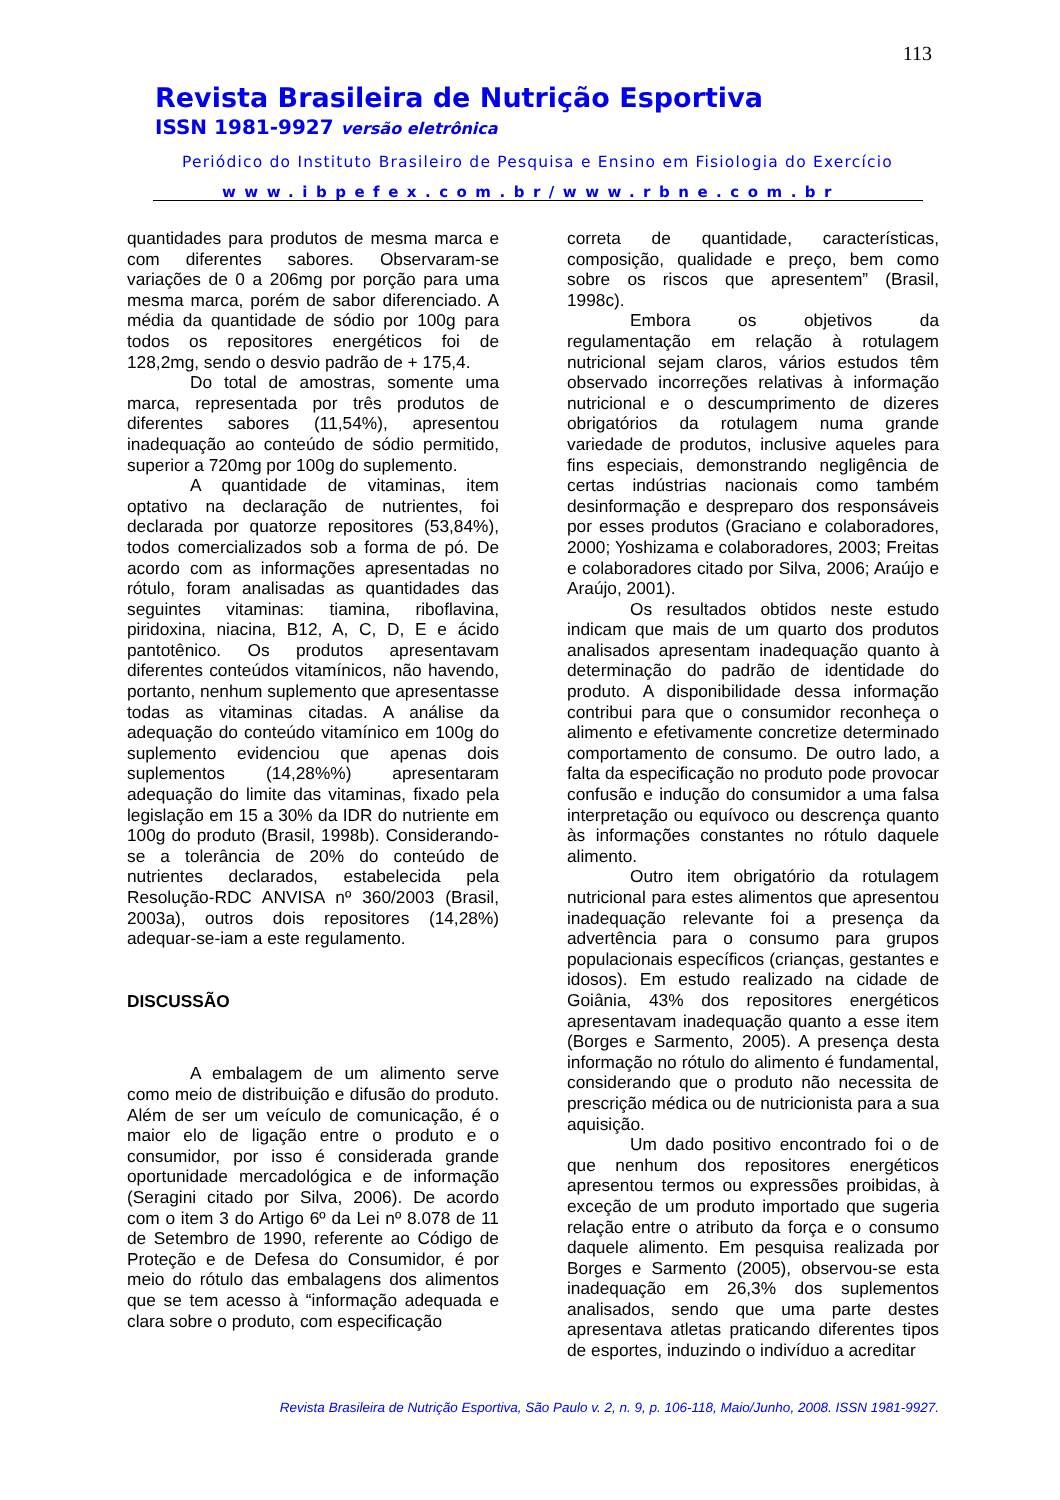113
Revista Brasileira de Nutrição Esportiva
ISSN 1981-9927 versão eletrônica
Periódico do Instituto Brasileiro de Pesquisa e Ensino em Fisiologia do Exercício
www.ibpefex.com.br/www.rbne.com.br
quantidades para produtos de mesma marca e com diferentes sabores. Observaram-se variações de 0 a 206mg por porção para uma mesma marca, porém de sabor diferenciado. A média da quantidade de sódio por 100g para todos os repositores energéticos foi de 128,2mg, sendo o desvio padrão de + 175,4.
Do total de amostras, somente uma marca, representada por três produtos de diferentes sabores (11,54%), apresentou inadequação ao conteúdo de sódio permitido, superior a 720mg por 100g do suplemento.
A quantidade de vitaminas, item optativo na declaração de nutrientes, foi declarada por quatorze repositores (53,84%), todos comercializados sob a forma de pó. De acordo com as informações apresentadas no rótulo, foram analisadas as quantidades das seguintes vitaminas: tiamina, riboflavina, piridoxina, niacina, B12, A, C, D, E e ácido pantotênico. Os produtos apresentavam diferentes conteúdos vitamínicos, não havendo, portanto, nenhum suplemento que apresentasse todas as vitaminas citadas. A análise da adequação do conteúdo vitamínico em 100g do suplemento evidenciou que apenas dois suplementos (14,28%%) apresentaram adequação do limite das vitaminas, fixado pela legislação em 15 a 30% da IDR do nutriente em 100g do produto (Brasil, 1998b). Considerando-se a tolerância de 20% do conteúdo de nutrientes declarados, estabelecida pela Resolução-RDC ANVISA nº 360/2003 (Brasil, 2003a), outros dois repositores (14,28%) adequar-se-iam a este regulamento.
DISCUSSÃO
A embalagem de um alimento serve como meio de distribuição e difusão do produto. Além de ser um veículo de comunicação, é o maior elo de ligação entre o produto e o consumidor, por isso é considerada grande oportunidade mercadológica e de informação (Seragini citado por Silva, 2006). De acordo com o item 3 do Artigo 6º da Lei nº 8.078 de 11 de Setembro de 1990, referente ao Código de Proteção e de Defesa do Consumidor, é por meio do rótulo das embalagens dos alimentos que se tem acesso à “informação adequada e clara sobre o produto, com especificação
correta de quantidade, características, composição, qualidade e preço, bem como sobre os riscos que apresentem” (Brasil, 1998c).
Embora os objetivos da regulamentação em relação à rotulagem nutricional sejam claros, vários estudos têm observado incorreções relativas à informação nutricional e o descumprimento de dizeres obrigatórios da rotulagem numa grande variedade de produtos, inclusive aqueles para fins especiais, demonstrando negligência de certas indústrias nacionais como também desinformação e despreparo dos responsáveis por esses produtos (Graciano e colaboradores, 2000; Yoshizama e colaboradores, 2003; Freitas e colaboradores citado por Silva, 2006; Araújo e Araújo, 2001).
Os resultados obtidos neste estudo indicam que mais de um quarto dos produtos analisados apresentam inadequação quanto à determinação do padrão de identidade do produto. A disponibilidade dessa informação contribui para que o consumidor reconheça o alimento e efetivamente concretize determinado comportamento de consumo. De outro lado, a falta da especificação no produto pode provocar confusão e indução do consumidor a uma falsa interpretação ou equívoco ou descrença quanto às informações constantes no rótulo daquele alimento.
Outro item obrigatório da rotulagem nutricional para estes alimentos que apresentou inadequação relevante foi a presença da advertência para o consumo para grupos populacionais específicos (crianças, gestantes e idosos). Em estudo realizado na cidade de Goiânia, 43% dos repositores energéticos apresentavam inadequação quanto a esse item (Borges e Sarmento, 2005). A presença desta informação no rótulo do alimento é fundamental, considerando que o produto não necessita de prescrição médica ou de nutricionista para a sua aquisição.
Um dado positivo encontrado foi o de que nenhum dos repositores energéticos apresentou termos ou expressões proibidas, à exceção de um produto importado que sugeria relação entre o atributo da força e o consumo daquele alimento. Em pesquisa realizada por Borges e Sarmento (2005), observou-se esta inadequação em 26,3% dos suplementos analisados, sendo que uma parte destes apresentava atletas praticando diferentes tipos de esportes, induzindo o indivíduo a acreditar
Revista Brasileira de Nutrição Esportiva, São Paulo v. 2, n. 9, p. 106-118, Maio/Junho, 2008. ISSN 1981-9927.